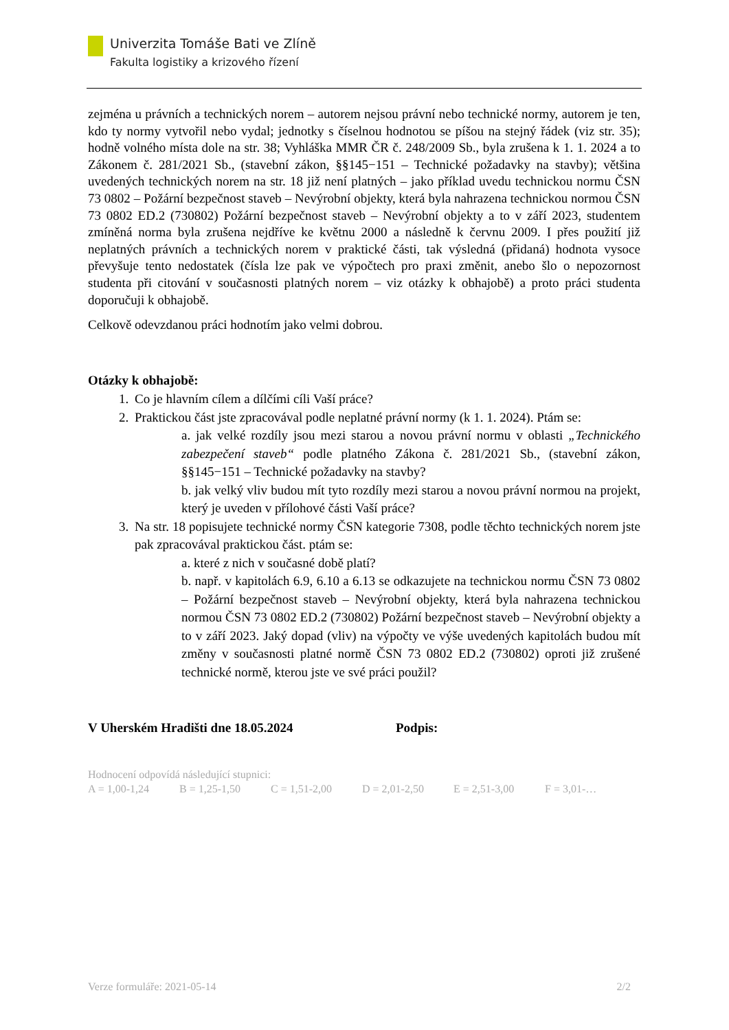Univerzita Tomáše Bati ve Zlíně
Fakulta logistiky a krizového řízení
zejména u právních a technických norem – autorem nejsou právní nebo technické normy, autorem je ten, kdo ty normy vytvořil nebo vydal; jednotky s číselnou hodnotou se píšou na stejný řádek (viz str. 35); hodně volného místa dole na str. 38; Vyhláška MMR ČR č. 248/2009 Sb., byla zrušena k 1. 1. 2024 a to Zákonem č. 281/2021 Sb., (stavební zákon, §§145−151 – Technické požadavky na stavby); většina uvedených technických norem na str. 18 již není platných – jako příklad uvedu technickou normu ČSN 73 0802 – Požární bezpečnost staveb – Nevýrobní objekty, která byla nahrazena technickou normou ČSN 73 0802 ED.2 (730802) Požární bezpečnost staveb – Nevýrobní objekty a to v září 2023, studentem zmíněná norma byla zrušena nejdříve ke květnu 2000 a následně k červnu 2009. I přes použití již neplatných právních a technických norem v praktické části, tak výsledná (přidaná) hodnota vysoce převyšuje tento nedostatek (čísla lze pak ve výpočtech pro praxi změnit, anebo šlo o nepozornost studenta při citování v současnosti platných norem – viz otázky k obhajobě) a proto práci studenta doporučuji k obhajobě.
Celkově odevzdanou práci hodnotím jako velmi dobrou.
Otázky k obhajobě:
1. Co je hlavním cílem a dílčími cíli Vaší práce?
2. Praktickou část jste zpracovával podle neplatné právní normy (k 1. 1. 2024). Ptám se:
a. jak velké rozdíly jsou mezi starou a novou právní normu v oblasti „Technického zabezpečení staveb“ podle platného Zákona č. 281/2021 Sb., (stavební zákon, §§145−151 – Technické požadavky na stavby?
b. jak velký vliv budou mít tyto rozdíly mezi starou a novou právní normou na projekt, který je uveden v přílohové části Vaší práce?
3. Na str. 18 popisujete technické normy ČSN kategorie 7308, podle těchto technických norem jste pak zpracovával praktickou část. ptám se:
a. které z nich v současné době platí?
b. např. v kapitolách 6.9, 6.10 a 6.13 se odkazujete na technickou normu ČSN 73 0802 – Požární bezpečnost staveb – Nevýrobní objekty, která byla nahrazena technickou normou ČSN 73 0802 ED.2 (730802) Požární bezpečnost staveb – Nevýrobní objekty a to v září 2023. Jaký dopad (vliv) na výpočty ve výše uvedených kapitolách budou mít změny v současnosti platné normě ČSN 73 0802 ED.2 (730802) oproti již zrušené technické normě, kterou jste ve své práci použil?
V Uherském Hradišti dne 18.05.2024 Podpis:
Hodnocení odpovídá následující stupnici:
A = 1,00-1,24 B = 1,25-1,50 C = 1,51-2,00 D = 2,01-2,50 E = 2,51-3,00 F = 3,01-…
Verze formuláře: 2021-05-14 2/2